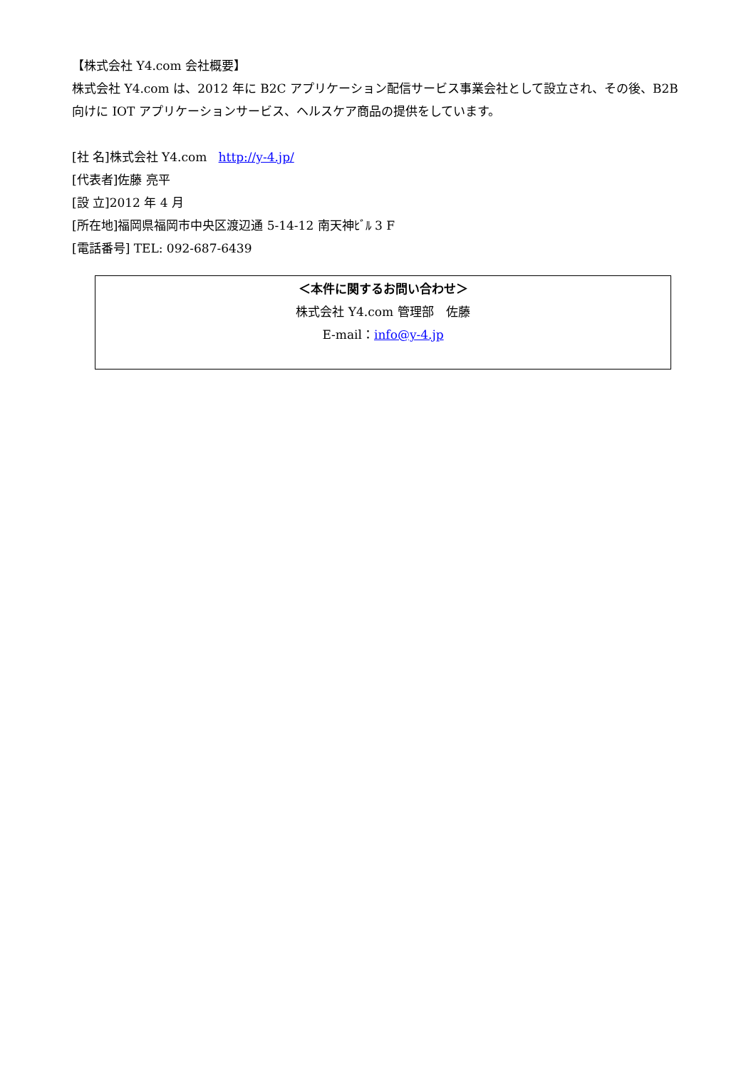【株式会社 Y4.com 会社概要】
株式会社 Y4.com は、2012 年に B2C アプリケーション配信サービス事業会社として設立され、その後、B2B 向けに IOT アプリケーションサービス、ヘルスケア商品の提供をしています。
[社 名]株式会社 Y4.com http://y-4.jp/
[代表者]佐藤 亮平
[設 立]2012 年 4 月
[所在地]福岡県福岡市中央区渡辺通 5-14-12 南天神ﾋﾞﾙ 3 F
[電話番号] TEL: 092-687-6439
＜本件に関するお問い合わせ＞
株式会社 Y4.com 管理部　佐藤
E-mail：info@y-4.jp